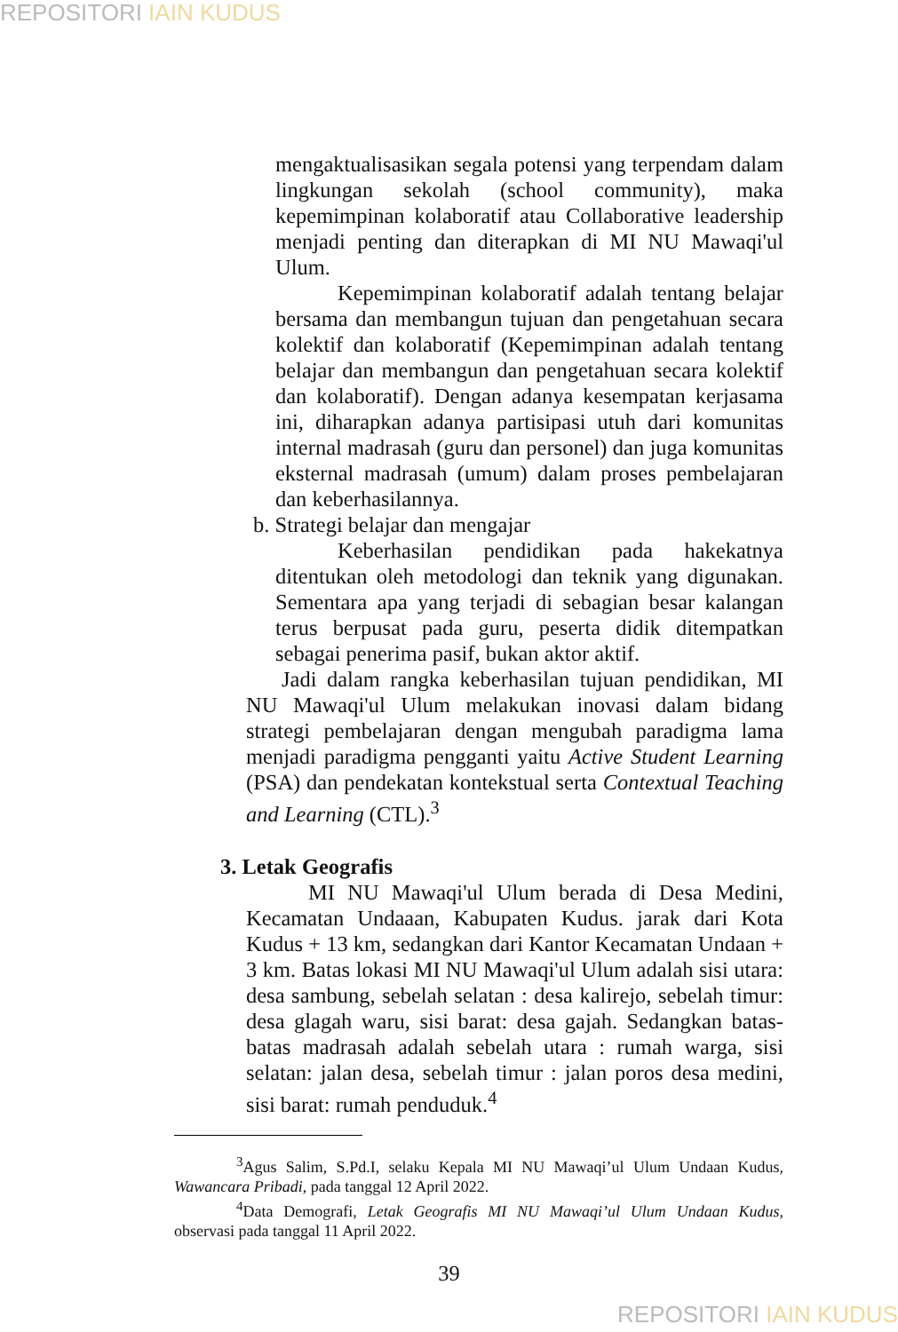REPOSITORI IAIN KUDUS
mengaktualisasikan segala potensi yang terpendam dalam lingkungan sekolah (school community), maka kepemimpinan kolaboratif atau Collaborative leadership menjadi penting dan diterapkan di MI NU Mawaqi'ul Ulum.
Kepemimpinan kolaboratif adalah tentang belajar bersama dan membangun tujuan dan pengetahuan secara kolektif dan kolaboratif (Kepemimpinan adalah tentang belajar dan membangun dan pengetahuan secara kolektif dan kolaboratif). Dengan adanya kesempatan kerjasama ini, diharapkan adanya partisipasi utuh dari komunitas internal madrasah (guru dan personel) dan juga komunitas eksternal madrasah (umum) dalam proses pembelajaran dan keberhasilannya.
b. Strategi belajar dan mengajar
Keberhasilan pendidikan pada hakekatnya ditentukan oleh metodologi dan teknik yang digunakan. Sementara apa yang terjadi di sebagian besar kalangan terus berpusat pada guru, peserta didik ditempatkan sebagai penerima pasif, bukan aktor aktif.
Jadi dalam rangka keberhasilan tujuan pendidikan, MI NU Mawaqi'ul Ulum melakukan inovasi dalam bidang strategi pembelajaran dengan mengubah paradigma lama menjadi paradigma pengganti yaitu Active Student Learning (PSA) dan pendekatan kontekstual serta Contextual Teaching and Learning (CTL).<sup>3</sup>
3. Letak Geografis
MI NU Mawaqi'ul Ulum berada di Desa Medini, Kecamatan Undaaan, Kabupaten Kudus. jarak dari Kota Kudus + 13 km, sedangkan dari Kantor Kecamatan Undaan + 3 km. Batas lokasi MI NU Mawaqi'ul Ulum adalah sisi utara: desa sambung, sebelah selatan : desa kalirejo, sebelah timur: desa glagah waru, sisi barat: desa gajah. Sedangkan batas-batas madrasah adalah sebelah utara : rumah warga, sisi selatan: jalan desa, sebelah timur : jalan poros desa medini, sisi barat: rumah penduduk.<sup>4</sup>
<sup>3</sup> Agus Salim, S.Pd.I, selaku Kepala MI NU Mawaqi’ul Ulum Undaan Kudus, Wawancara Pribadi, pada tanggal 12 April 2022.
<sup>4</sup> Data Demografi, Letak Geografis MI NU Mawaqi’ul Ulum Undaan Kudus, observasi pada tanggal 11 April 2022.
39
REPOSITORI IAIN KUDUS